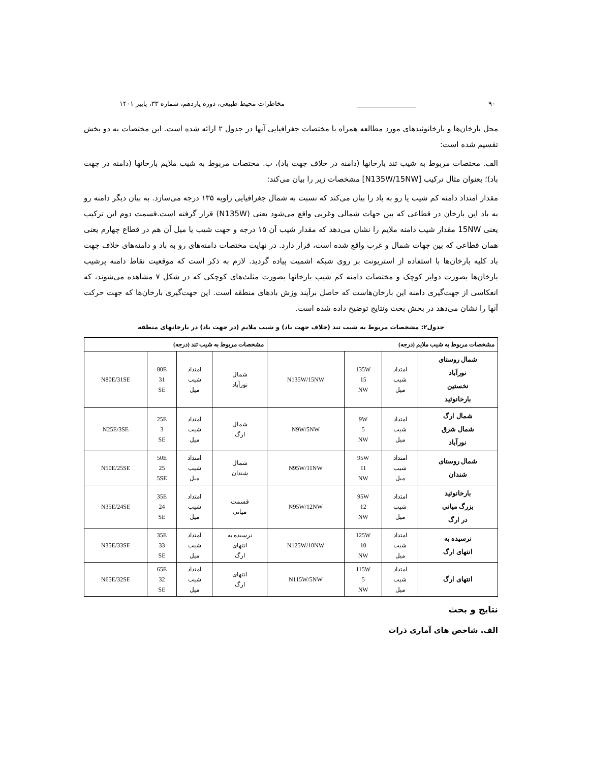۹۰ __________________ مخاطرات محیط طبیعی، دوره یازدهم، شماره ۳۳، پاییز ۱۴۰۱
محل بارخان‌ها و بارخانوئیدهای مورد مطالعه همراه با مختصات جغرافیایی آنها در جدول ۲ ارائه شده است. این مختصات به دو بخش تقسیم شده است:
الف. مختصات مربوط به شیب تند بارخانها (دامنه در خلاف جهت باد)، ب. مختصات مربوط به شیب ملایم بارخانها (دامنه در جهت باد)؛ بعنوان مثال ترکیب [N135W/15NW] مشخصات زیر را بیان می‌کند:
مقدار امتداد دامنه کم شیب یا رو به باد را بیان می‌کند که نسبت به شمال جغرافیایی زاویه ۱۳۵ درجه می‌سازد. به بیان دیگر دامنه رو به باد این بارخان در قطاعی که بین جهات شمالی وغربی واقع می‌شود یعنی (N135W) قرار گرفته است.قسمت دوم این ترکیب یعنی 15NW مقدار شیب دامنه ملایم را نشان می‌دهد که مقدار شیب آن ۱۵ درجه و جهت شیب یا میل آن هم در قطاع چهارم یعنی همان قطاعی که بین جهات شمال و غرب واقع شده است، قرار دارد. در نهایت مختصات دامنه‌های رو به باد و دامنه‌های خلاف جهت باد کلیه بارخان‌ها با استفاده از استریونت بر روی شبکه اشمیت پیاده گردید. لازم به ذکر است که موقعیت نقاط دامنه پرشیب بارخان‌ها بصورت دوایر کوچک و مختصات دامنه کم شیب بارخانها بصورت مثلث‌های کوچکی که در شکل ۷ مشاهده می‌شوند، که انعکاسی از جهت‌گیری دامنه این بارخان‌هاست که حاصل برآیند وزش بادهای منطقه است. این جهت‌گیری بارخان‌ها که جهت حرکت آنها را نشان می‌دهد در بخش بحث ونتایج توضیح داده شده است.
جدول۲: مشخصات مربوط به شیب تند (خلاف جهت باد) و شیب ملایم (در جهت باد) در بارخانهای منطقه
| مشخصات مربوط به شیب ملایم (درجه) | | | | مشخصات مربوط به شیب تند (درجه) | | | |
| --- | --- | --- | --- | --- | --- | --- | --- |
| شمال روستای نورآباد نخستین بارخانوئید | امتداد شیب میل | 135W 15 NW | N135W/15NW | شمال نورآباد | امتداد شیب میل | 80E 31 SE | N80E/31SE |
| شمال ارگ شمال شرق نورآباد | امتداد شیب میل | 9W 5 NW | N9W/5NW | شمال ارگ | امتداد شیب میل | 25E 3 SE | N25E/3SE |
| شمال روستای شندان | امتداد شیب میل | 95W 11 NW | N95W/11NW | شمال شندان | امتداد شیب میل | 50E 25 5SE | N50E/25SE |
| بارخانوئید بزرگ میانی در ارگ | امتداد شیب میل | 95W 12 NW | N95W/12NW | قسمت میانی | امتداد شیب میل | 35E 24 SE | N35E/24SE |
| نرسیده به انتهای ارگ | امتداد شیب میل | 125W 10 NW | N125W/10NW | نرسیده به انتهای ارگ | امتداد شیب میل | 35E 33 SE | N35E/33SE |
| انتهای ارگ | امتداد شیب میل | 115W 5 NW | N115W/5NW | انتهای ارگ | امتداد شیب میل | 65E 32 SE | N65E/32SE |
نتایج و بحث
الف. شاخص های آماری ذرات